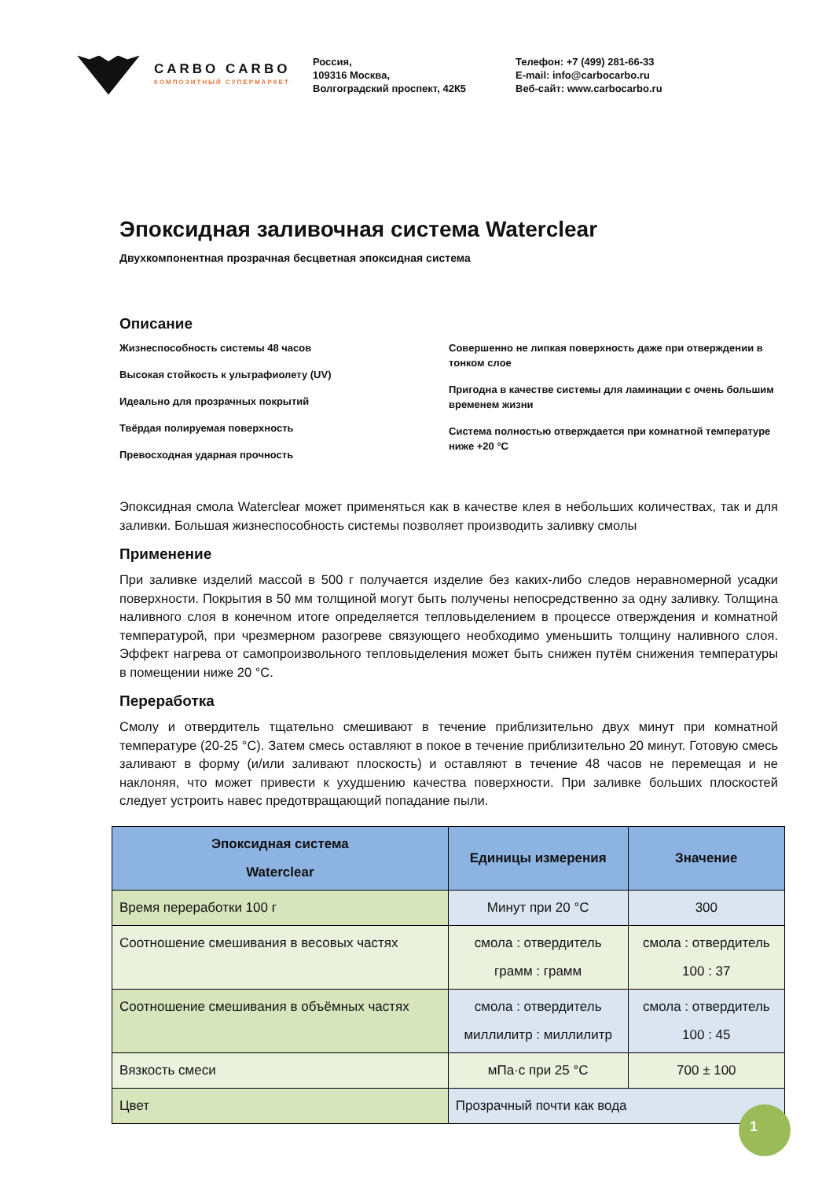CARBO CARBO
КОМПОЗИТНЫЙ СУПЕРМАРКЕТ
Россия,
109316 Москва,
Волгоградский проспект, 42К5
Телефон: +7 (499) 281-66-33
E-mail: info@carbocarbo.ru
Веб-сайт: www.carbocarbo.ru
Эпоксидная заливочная система Waterclear
Двухкомпонентная прозрачная бесцветная эпоксидная система
Описание
Жизнеспособность системы 48 часов
Высокая стойкость к ультрафиолету (UV)
Идеально для прозрачных покрытий
Твёрдая полируемая поверхность
Превосходная ударная прочность
Совершенно не липкая поверхность даже при отверждении в тонком слое
Пригодна в качестве системы для ламинации с очень большим временем жизни
Система полностью отверждается при комнатной температуре ниже +20 °C
Эпоксидная смола Waterclear может применяться как в качестве клея в небольших количествах, так и для заливки. Большая жизнеспособность системы позволяет производить заливку смолы
Применение
При заливке изделий массой в 500 г получается изделие без каких-либо следов неравномерной усадки поверхности. Покрытия в 50 мм толщиной могут быть получены непосредственно за одну заливку. Толщина наливного слоя в конечном итоге определяется тепловыделением в процессе отверждения и комнатной температурой, при чрезмерном разогреве связующего необходимо уменьшить толщину наливного слоя. Эффект нагрева от самопроизвольного тепловыделения может быть снижен путём снижения температуры в помещении ниже 20 °C.
Переработка
Смолу и отвердитель тщательно смешивают в течение приблизительно двух минут при комнатной температуре (20-25 °C). Затем смесь оставляют в покое в течение приблизительно 20 минут. Готовую смесь заливают в форму (и/или заливают плоскость) и оставляют в течение 48 часов не перемещая и не наклоняя, что может привести к ухудшению качества поверхности. При заливке больших плоскостей следует устроить навес предотвращающий попадание пыли.
| Эпоксидная система Waterclear | Единицы измерения | Значение |
| --- | --- | --- |
| Время переработки 100 г | Минут при 20 °C | 300 |
| Соотношение смешивания в весовых частях | смола : отвердитель грамм : грамм | смола : отвердитель 100 : 37 |
| Соотношение смешивания в объёмных частях | смола : отвердитель миллилитр : миллилитр | смола : отвердитель 100 : 45 |
| Вязкость смеси | мПа·с при 25 °C | 700 ± 100 |
| Цвет | Прозрачный почти как вода | |
1